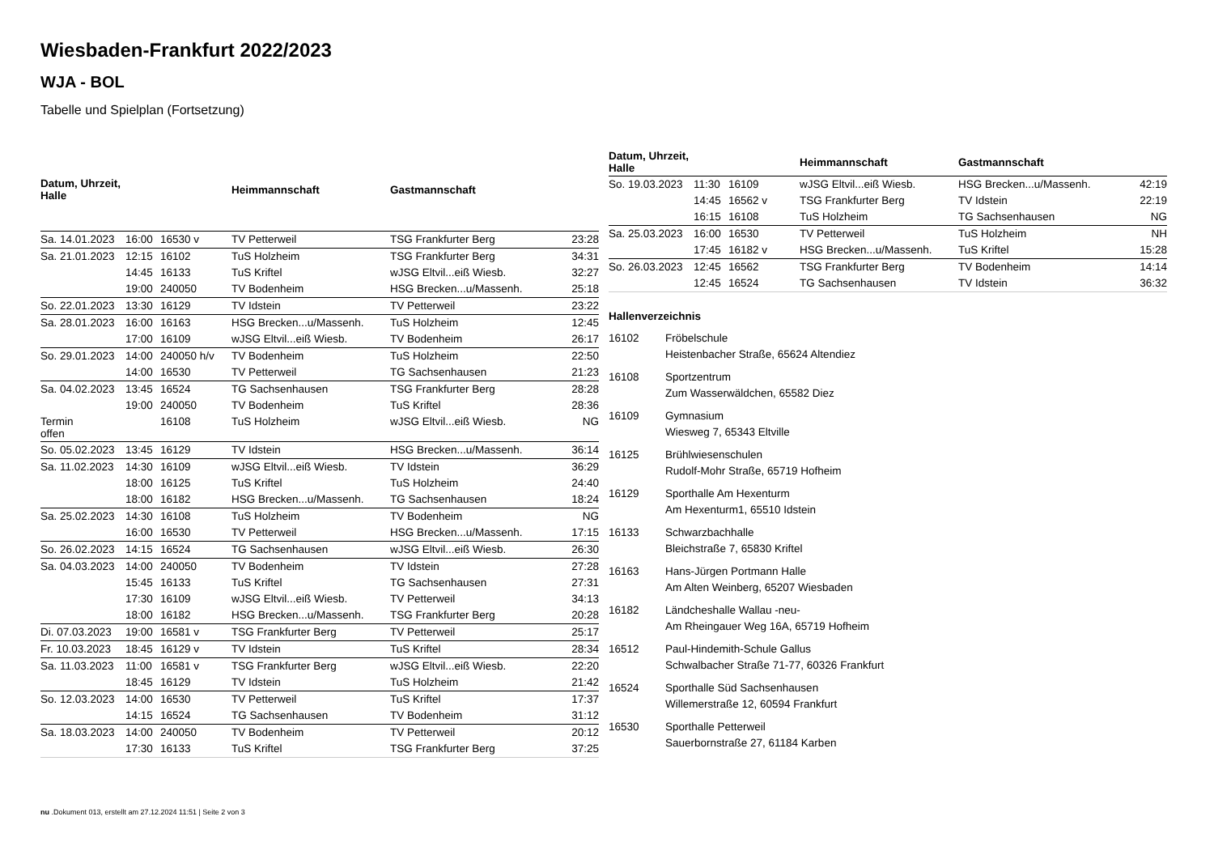Wiesbaden-Frankfurt 2022/2023
WJA - BOL
Tabelle und Spielplan (Fortsetzung)
| Datum, Uhrzeit, Halle | | | Heimmannschaft | Gastmannschaft | |
| --- | --- | --- | --- | --- | --- |
| Sa. 14.01.2023 | 16:00 | 16530 v | TV Petterweil | TSG Frankfurter Berg | 23:28 |
| Sa. 21.01.2023 | 12:15 | 16102 | TuS Holzheim | TSG Frankfurter Berg | 34:31 |
| | 14:45 | 16133 | TuS Kriftel | wJSG Eltvil...eiß Wiesb. | 32:27 |
| | 19:00 | 240050 | TV Bodenheim | HSG Brecken...u/Massenh. | 25:18 |
| So. 22.01.2023 | 13:30 | 16129 | TV Idstein | TV Petterweil | 23:22 |
| Sa. 28.01.2023 | 16:00 | 16163 | HSG Brecken...u/Massenh. | TuS Holzheim | 12:45 |
| | 17:00 | 16109 | wJSG Eltvil...eiß Wiesb. | TV Bodenheim | 26:17 |
| So. 29.01.2023 | 14:00 | 240050 h/v | TV Bodenheim | TuS Holzheim | 22:50 |
| | 14:00 | 16530 | TV Petterweil | TG Sachsenhausen | 21:23 |
| Sa. 04.02.2023 | 13:45 | 16524 | TG Sachsenhausen | TSG Frankfurter Berg | 28:28 |
| | 19:00 | 240050 | TV Bodenheim | TuS Kriftel | 28:36 |
| Termin offen | | 16108 | TuS Holzheim | wJSG Eltvil...eiß Wiesb. | NG |
| So. 05.02.2023 | 13:45 | 16129 | TV Idstein | HSG Brecken...u/Massenh. | 36:14 |
| Sa. 11.02.2023 | 14:30 | 16109 | wJSG Eltvil...eiß Wiesb. | TV Idstein | 36:29 |
| | 18:00 | 16125 | TuS Kriftel | TuS Holzheim | 24:40 |
| | 18:00 | 16182 | HSG Brecken...u/Massenh. | TG Sachsenhausen | 18:24 |
| Sa. 25.02.2023 | 14:30 | 16108 | TuS Holzheim | TV Bodenheim | NG |
| | 16:00 | 16530 | TV Petterweil | HSG Brecken...u/Massenh. | 17:15 |
| So. 26.02.2023 | 14:15 | 16524 | TG Sachsenhausen | wJSG Eltvil...eiß Wiesb. | 26:30 |
| Sa. 04.03.2023 | 14:00 | 240050 | TV Bodenheim | TV Idstein | 27:28 |
| | 15:45 | 16133 | TuS Kriftel | TG Sachsenhausen | 27:31 |
| | 17:30 | 16109 | wJSG Eltvil...eiß Wiesb. | TV Petterweil | 34:13 |
| | 18:00 | 16182 | HSG Brecken...u/Massenh. | TSG Frankfurter Berg | 20:28 |
| Di. 07.03.2023 | 19:00 | 16581 v | TSG Frankfurter Berg | TV Petterweil | 25:17 |
| Fr. 10.03.2023 | 18:45 | 16129 v | TV Idstein | TuS Kriftel | 28:34 |
| Sa. 11.03.2023 | 11:00 | 16581 v | TSG Frankfurter Berg | wJSG Eltvil...eiß Wiesb. | 22:20 |
| | 18:45 | 16129 | TV Idstein | TuS Holzheim | 21:42 |
| So. 12.03.2023 | 14:00 | 16530 | TV Petterweil | TuS Kriftel | 17:37 |
| | 14:15 | 16524 | TG Sachsenhausen | TV Bodenheim | 31:12 |
| Sa. 18.03.2023 | 14:00 | 240050 | TV Bodenheim | TV Petterweil | 20:12 |
| | 17:30 | 16133 | TuS Kriftel | TSG Frankfurter Berg | 37:25 |
| Datum, Uhrzeit, Halle | | | Heimmannschaft | Gastmannschaft | |
| --- | --- | --- | --- | --- | --- |
| So. 19.03.2023 | 11:30 | 16109 | wJSG Eltvil...eiß Wiesb. | HSG Brecken...u/Massenh. | 42:19 |
| | 14:45 | 16562 v | TSG Frankfurter Berg | TV Idstein | 22:19 |
| | 16:15 | 16108 | TuS Holzheim | TG Sachsenhausen | NG |
| Sa. 25.03.2023 | 16:00 | 16530 | TV Petterweil | TuS Holzheim | NH |
| | 17:45 | 16182 v | HSG Brecken...u/Massenh. | TuS Kriftel | 15:28 |
| So. 26.03.2023 | 12:45 | 16562 | TSG Frankfurter Berg | TV Bodenheim | 14:14 |
| | 12:45 | 16524 | TG Sachsenhausen | TV Idstein | 36:32 |
Hallenverzeichnis
16102 Fröbelschule
Heistenbacher Straße, 65624 Altendiez
16108 Sportzentrum
Zum Wasserwäldchen, 65582 Diez
16109 Gymnasium
Wiesweg 7, 65343 Eltville
16125 Brühlwiesenschulen
Rudolf-Mohr Straße, 65719 Hofheim
16129 Sporthalle Am Hexenturm
Am Hexenturm1, 65510 Idstein
16133 Schwarzbachhalle
Bleichstraße 7, 65830 Kriftel
16163 Hans-Jürgen Portmann Halle
Am Alten Weinberg, 65207 Wiesbaden
16182 Ländcheshalle Wallau -neu-
Am Rheingauer Weg 16A, 65719 Hofheim
16512 Paul-Hindemith-Schule Gallus
Schwalbacher Straße 71-77, 60326 Frankfurt
16524 Sporthalle Süd Sachsenhausen
Willemerstraße 12, 60594 Frankfurt
16530 Sporthalle Petterweil
Sauerbornstraße 27, 61184 Karben
nu .Dokument 013, erstellt am 27.12.2024 11:51 | Seite 2 von 3